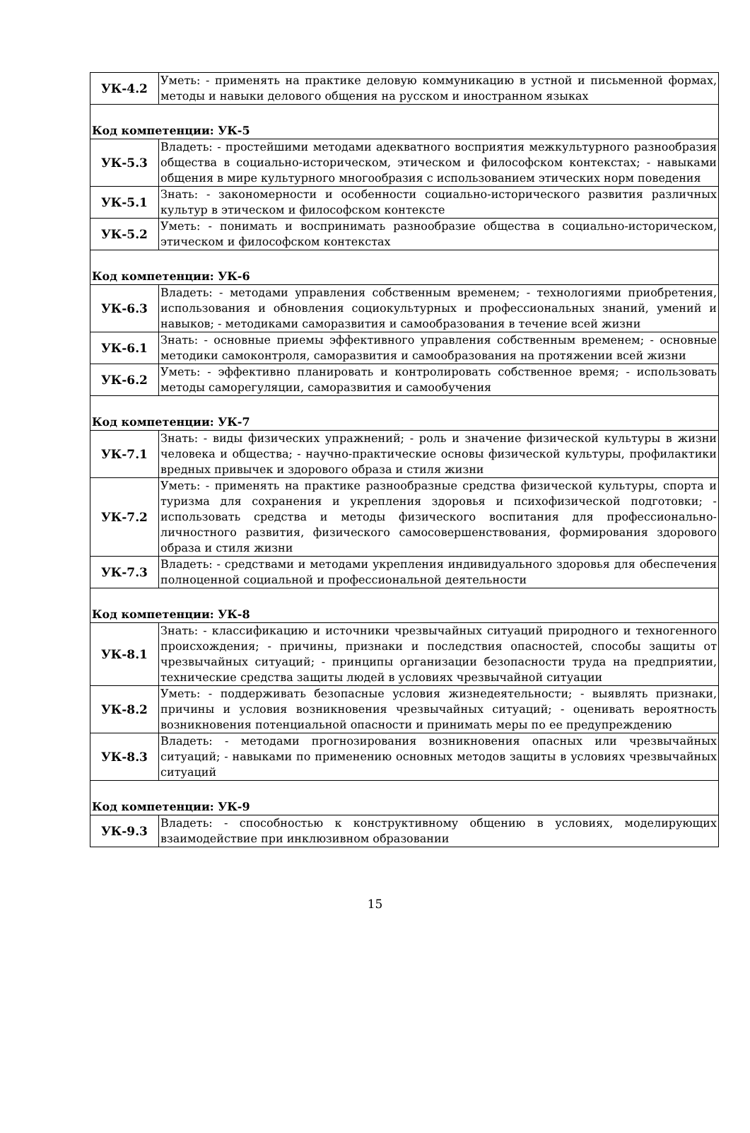| УК-4.2 | Уметь: - применять на практике деловую коммуникацию в устной и письменной формах, методы и навыки делового общения на русском и иностранном языках |
| Код компетенции: УК-5 | |
| УК-5.3 | Владеть: - простейшими методами адекватного восприятия межкультурного разнообразия общества в социально-историческом, этическом и философском контекстах; - навыками общения в мире культурного многообразия с использованием этических норм поведения |
| УК-5.1 | Знать: - закономерности и особенности социально-исторического развития различных культур в этическом и философском контексте |
| УК-5.2 | Уметь: - понимать и воспринимать разнообразие общества в социально-историческом, этическом и философском контекстах |
| Код компетенции: УК-6 | |
| УК-6.3 | Владеть: - методами управления собственным временем; - технологиями приобретения, использования и обновления социокультурных и профессиональных знаний, умений и навыков; - методиками саморазвития и самообразования в течение всей жизни |
| УК-6.1 | Знать: - основные приемы эффективного управления собственным временем; - основные методики самоконтроля, саморазвития и самообразования на протяжении всей жизни |
| УК-6.2 | Уметь: - эффективно планировать и контролировать собственное время; - использовать методы саморегуляции, саморазвития и самообучения |
| Код компетенции: УК-7 | |
| УК-7.1 | Знать: - виды физических упражнений; - роль и значение физической культуры в жизни человека и общества; - научно-практические основы физической культуры, профилактики вредных привычек и здорового образа и стиля жизни |
| УК-7.2 | Уметь: - применять на практике разнообразные средства физической культуры, спорта и туризма для сохранения и укрепления здоровья и психофизической подготовки; - использовать средства и методы физического воспитания для профессионально-личностного развития, физического самосовершенствования, формирования здорового образа и стиля жизни |
| УК-7.3 | Владеть: - средствами и методами укрепления индивидуального здоровья для обеспечения полноценной социальной и профессиональной деятельности |
| Код компетенции: УК-8 | |
| УК-8.1 | Знать: - классификацию и источники чрезвычайных ситуаций природного и техногенного происхождения; - причины, признаки и последствия опасностей, способы защиты от чрезвычайных ситуаций; - принципы организации безопасности труда на предприятии, технические средства защиты людей в условиях чрезвычайной ситуации |
| УК-8.2 | Уметь: - поддерживать безопасные условия жизнедеятельности; - выявлять признаки, причины и условия возникновения чрезвычайных ситуаций; - оценивать вероятность возникновения потенциальной опасности и принимать меры по ее предупреждению |
| УК-8.3 | Владеть: - методами прогнозирования возникновения опасных или чрезвычайных ситуаций; - навыками по применению основных методов защиты в условиях чрезвычайных ситуаций |
| Код компетенции: УК-9 | |
| УК-9.3 | Владеть: - способностью к конструктивному общению в условиях, моделирующих взаимодействие при инклюзивном образовании |
15